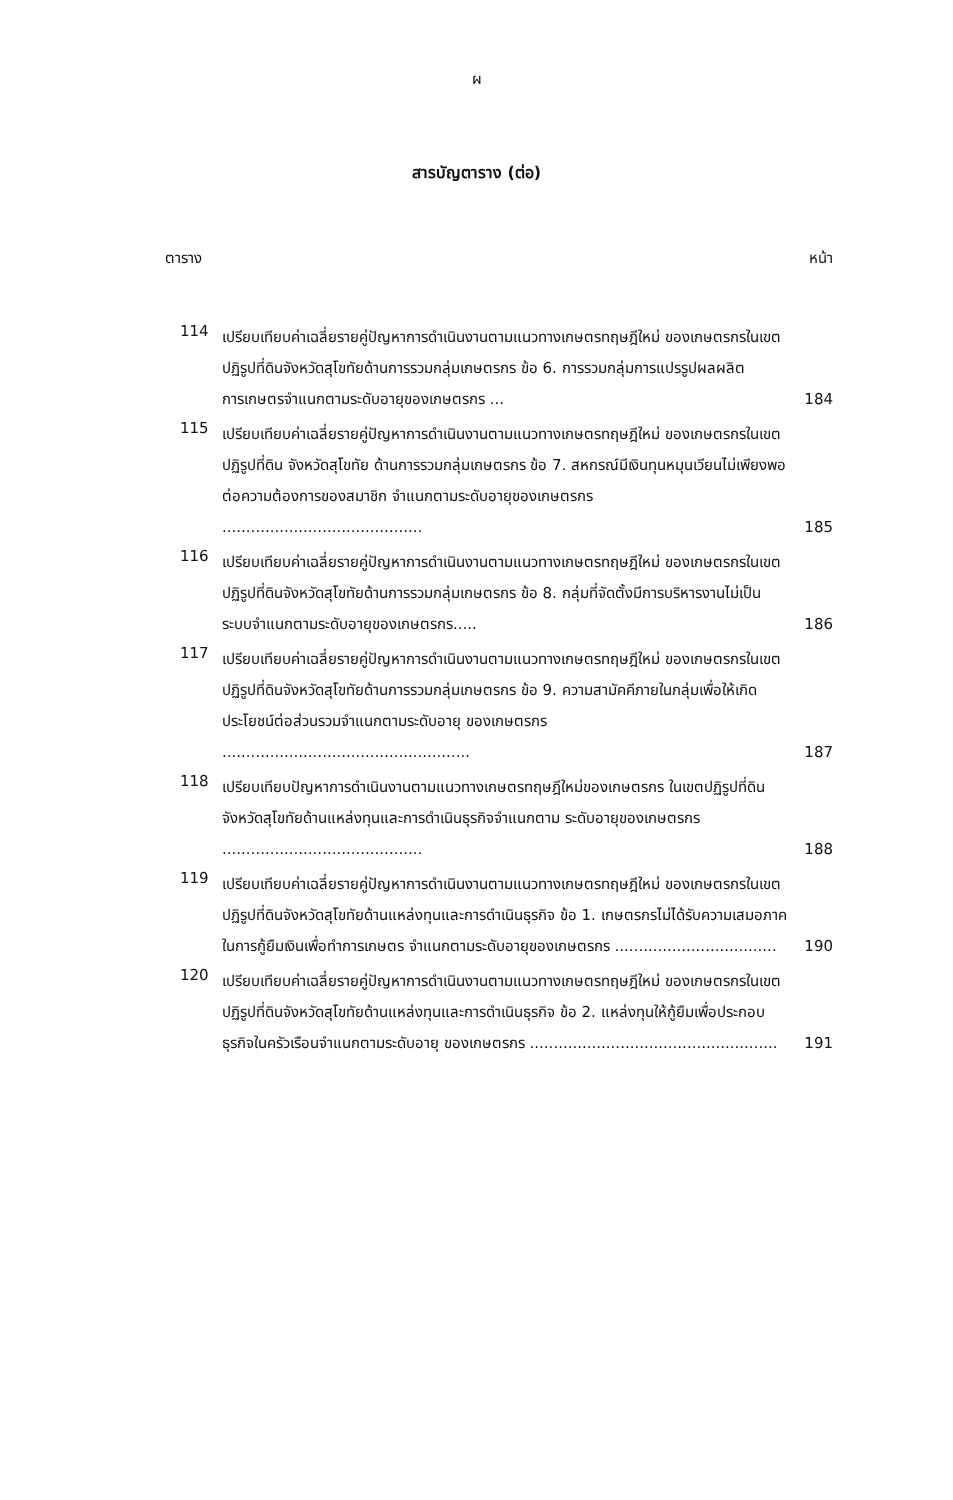ผ
สารบัญตาราง (ต่อ)
ตาราง หน้า
114
เปรียบเทียบค่าเฉลี่ยรายคู่ปัญหาการดำเนินงานตามแนวทางเกษตรทฤษฎีใหม่ ของเกษตรกรในเขตปฏิรูปที่ดินจังหวัดสุโขทัยด้านการรวมกลุ่มเกษตรกร ข้อ 6. การรวมกลุ่มการแปรรูปผลผลิตการเกษตรจำแนกตามระดับอายุของเกษตรกร ...
184
115
เปรียบเทียบค่าเฉลี่ยรายคู่ปัญหาการดำเนินงานตามแนวทางเกษตรทฤษฎีใหม่ ของเกษตรกรในเขตปฏิรูปที่ดิน จังหวัดสุโขทัย ด้านการรวมกลุ่มเกษตรกร ข้อ 7. สหกรณ์มีเงินทุนหมุนเวียนไม่เพียงพอต่อความต้องการของสมาชิก จำแนกตามระดับอายุของเกษตรกร ..........................................
185
116
เปรียบเทียบค่าเฉลี่ยรายคู่ปัญหาการดำเนินงานตามแนวทางเกษตรทฤษฎีใหม่ ของเกษตรกรในเขตปฏิรูปที่ดินจังหวัดสุโขทัยด้านการรวมกลุ่มเกษตรกร ข้อ 8. กลุ่มที่จัดตั้งมีการบริหารงานไม่เป็นระบบจำแนกตามระดับอายุของเกษตรกร.....
186
117
เปรียบเทียบค่าเฉลี่ยรายคู่ปัญหาการดำเนินงานตามแนวทางเกษตรทฤษฎีใหม่ ของเกษตรกรในเขตปฏิรูปที่ดินจังหวัดสุโขทัยด้านการรวมกลุ่มเกษตรกร ข้อ 9. ความสามัคคีภายในกลุ่มเพื่อให้เกิดประโยชน์ต่อส่วนรวมจำแนกตามระดับอายุ ของเกษตรกร ....................................................
187
118
เปรียบเทียบปัญหาการดำเนินงานตามแนวทางเกษตรทฤษฎีใหม่ของเกษตรกร ในเขตปฏิรูปที่ดินจังหวัดสุโขทัยด้านแหล่งทุนและการดำเนินธุรกิจจำแนกตาม ระดับอายุของเกษตรกร ..........................................
188
119
เปรียบเทียบค่าเฉลี่ยรายคู่ปัญหาการดำเนินงานตามแนวทางเกษตรทฤษฎีใหม่ ของเกษตรกรในเขตปฏิรูปที่ดินจังหวัดสุโขทัยด้านแหล่งทุนและการดำเนินธุรกิจ ข้อ 1. เกษตรกรไม่ได้รับความเสมอภาคในการกู้ยืมเงินเพื่อทำการเกษตร จำแนกตามระดับอายุของเกษตรกร ..................................
190
120
เปรียบเทียบค่าเฉลี่ยรายคู่ปัญหาการดำเนินงานตามแนวทางเกษตรทฤษฎีใหม่ ของเกษตรกรในเขตปฏิรูปที่ดินจังหวัดสุโขทัยด้านแหล่งทุนและการดำเนินธุรกิจ ข้อ 2. แหล่งทุนให้กู้ยืมเพื่อประกอบธุรกิจในครัวเรือนจำแนกตามระดับอายุ ของเกษตรกร ....................................................
191